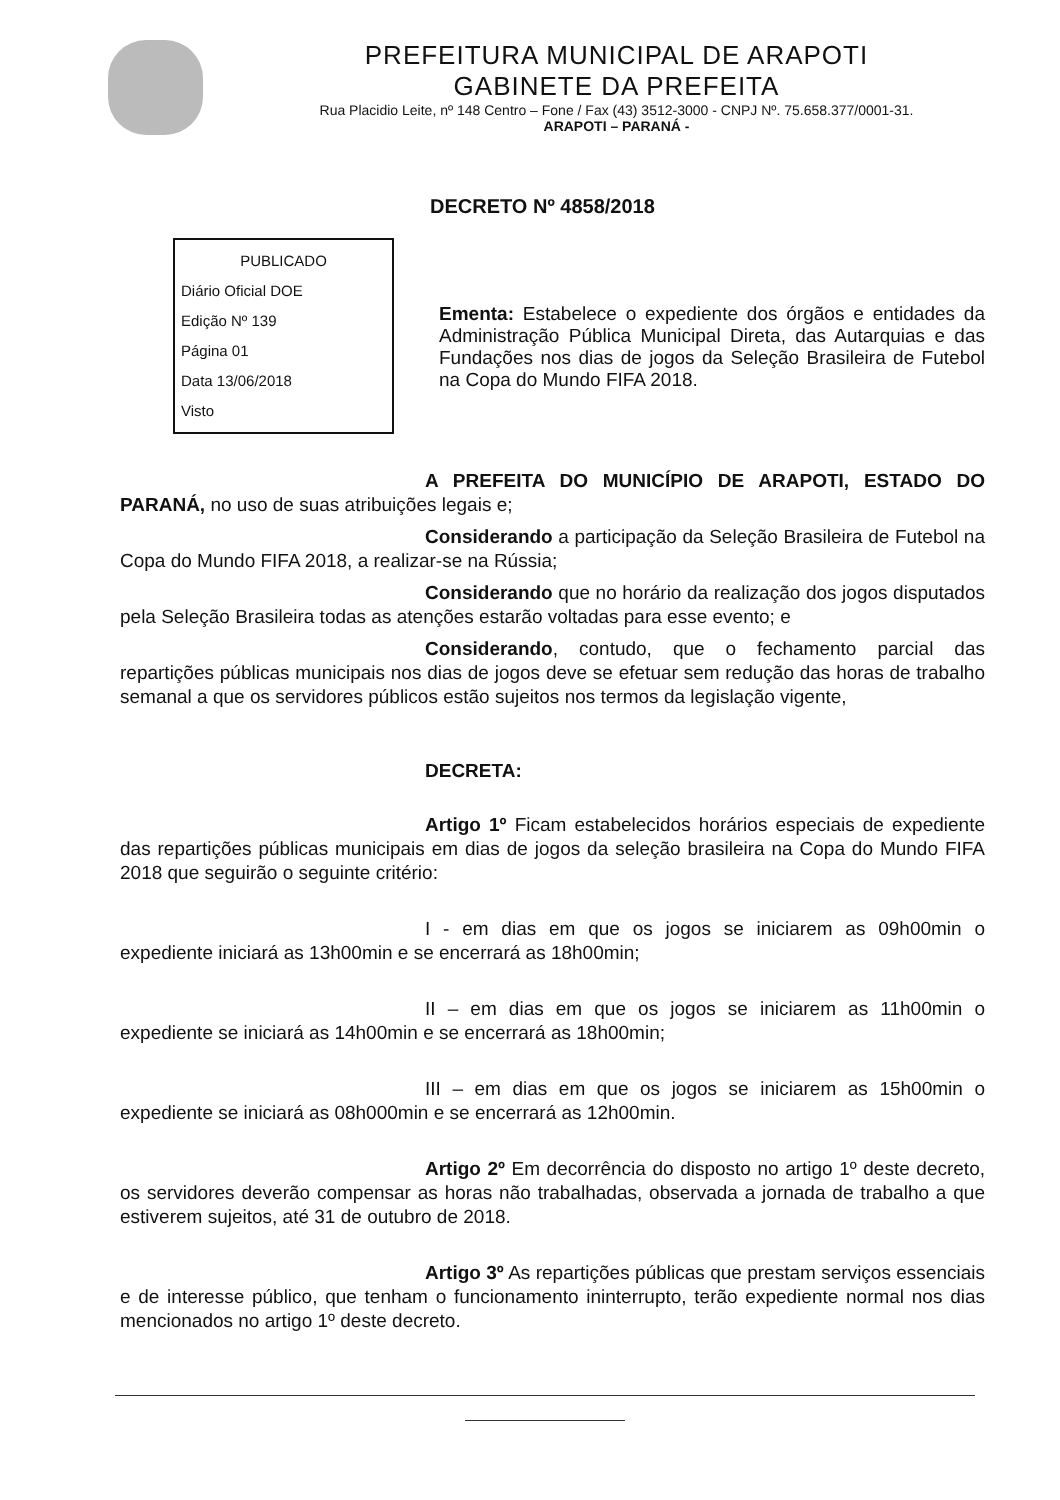PREFEITURA MUNICIPAL DE ARAPOTI
GABINETE DA PREFEITA
Rua Placidio Leite, nº 148 Centro – Fone / Fax (43) 3512-3000 - CNPJ Nº. 75.658.377/0001-31.
ARAPOTI – PARANÁ -
DECRETO Nº 4858/2018
PUBLICADO
Diário Oficial DOE
Edição Nº 139
Página 01
Data 13/06/2018
Visto
Ementa: Estabelece o expediente dos órgãos e entidades da Administração Pública Municipal Direta, das Autarquias e das Fundações nos dias de jogos da Seleção Brasileira de Futebol na Copa do Mundo FIFA 2018.
A PREFEITA DO MUNICÍPIO DE ARAPOTI, ESTADO DO PARANÁ, no uso de suas atribuições legais e;
Considerando a participação da Seleção Brasileira de Futebol na Copa do Mundo FIFA 2018, a realizar-se na Rússia;
Considerando que no horário da realização dos jogos disputados pela Seleção Brasileira todas as atenções estarão voltadas para esse evento; e
Considerando, contudo, que o fechamento parcial das repartições públicas municipais nos dias de jogos deve se efetuar sem redução das horas de trabalho semanal a que os servidores públicos estão sujeitos nos termos da legislação vigente,
DECRETA:
Artigo 1º Ficam estabelecidos horários especiais de expediente das repartições públicas municipais em dias de jogos da seleção brasileira na Copa do Mundo FIFA 2018 que seguirão o seguinte critério:
I - em dias em que os jogos se iniciarem as 09h00min o expediente iniciará as 13h00min e se encerrará as 18h00min;
II – em dias em que os jogos se iniciarem as 11h00min o expediente se iniciará as 14h00min e se encerrará as 18h00min;
III – em dias em que os jogos se iniciarem as 15h00min o expediente se iniciará as 08h000min e se encerrará as 12h00min.
Artigo 2º Em decorrência do disposto no artigo 1º deste decreto, os servidores deverão compensar as horas não trabalhadas, observada a jornada de trabalho a que estiverem sujeitos, até 31 de outubro de 2018.
Artigo 3º As repartições públicas que prestam serviços essenciais e de interesse público, que tenham o funcionamento ininterrupto, terão expediente normal nos dias mencionados no artigo 1º deste decreto.